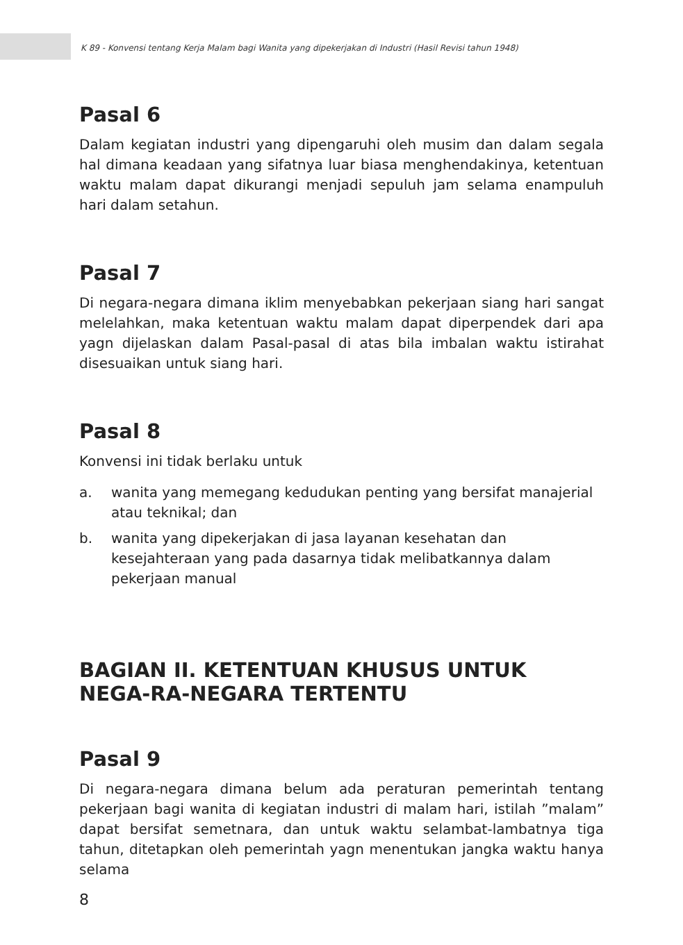K 89 - Konvensi tentang Kerja Malam bagi Wanita yang dipekerjakan di Industri (Hasil Revisi tahun 1948)
Pasal 6
Dalam kegiatan industri yang dipengaruhi oleh musim dan dalam segala hal dimana keadaan yang sifatnya luar biasa menghendakinya, ketentuan waktu malam dapat dikurangi menjadi sepuluh jam selama enampuluh hari dalam setahun.
Pasal 7
Di negara-negara dimana iklim menyebabkan pekerjaan siang hari sangat melelahkan, maka ketentuan waktu malam dapat diperpendek dari apa yagn dijelaskan dalam Pasal-pasal di atas bila imbalan waktu istirahat disesuaikan untuk siang hari.
Pasal 8
Konvensi ini tidak berlaku untuk
a. wanita yang memegang kedudukan penting yang bersifat manajerial atau teknikal; dan
b. wanita yang dipekerjakan di jasa layanan kesehatan dan kesejahteraan yang pada dasarnya tidak melibatkannya dalam pekerjaan manual
BAGIAN II. KETENTUAN KHUSUS UNTUK NEGA-RA-NEGARA TERTENTU
Pasal 9
Di negara-negara dimana belum ada peraturan pemerintah tentang pekerjaan bagi wanita di kegiatan industri di malam hari, istilah ”malam” dapat bersifat semetnara, dan untuk waktu selambat-lambatnya tiga tahun, ditetapkan oleh pemerintah yagn menentukan jangka waktu hanya selama
8